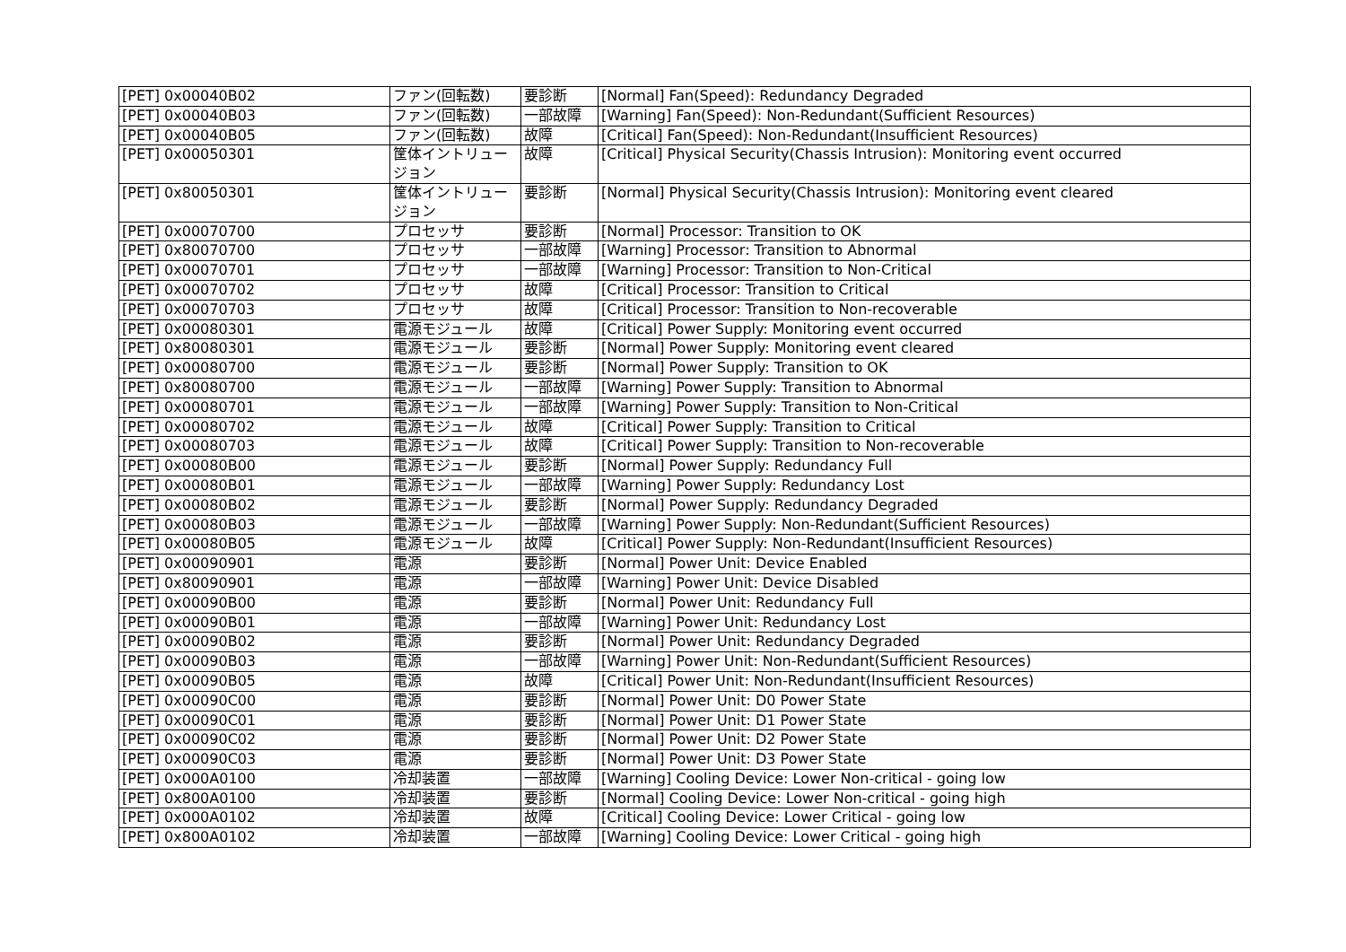| [PET] 0x00040B02 | ファン(回転数) | 要診断 | [Normal] Fan(Speed): Redundancy Degraded |
| [PET] 0x00040B03 | ファン(回転数) | 一部故障 | [Warning] Fan(Speed): Non-Redundant(Sufficient Resources) |
| [PET] 0x00040B05 | ファン(回転数) | 故障 | [Critical] Fan(Speed): Non-Redundant(Insufficient Resources) |
| [PET] 0x00050301 | 筐体イントリュージョン | 故障 | [Critical] Physical Security(Chassis Intrusion): Monitoring event occurred |
| [PET] 0x80050301 | 筐体イントリュージョン | 要診断 | [Normal] Physical Security(Chassis Intrusion): Monitoring event cleared |
| [PET] 0x00070700 | プロセッサ | 要診断 | [Normal] Processor: Transition to OK |
| [PET] 0x80070700 | プロセッサ | 一部故障 | [Warning] Processor: Transition to Abnormal |
| [PET] 0x00070701 | プロセッサ | 一部故障 | [Warning] Processor: Transition to Non-Critical |
| [PET] 0x00070702 | プロセッサ | 故障 | [Critical] Processor: Transition to Critical |
| [PET] 0x00070703 | プロセッサ | 故障 | [Critical] Processor: Transition to Non-recoverable |
| [PET] 0x00080301 | 電源モジュール | 故障 | [Critical] Power Supply: Monitoring event occurred |
| [PET] 0x80080301 | 電源モジュール | 要診断 | [Normal] Power Supply: Monitoring event cleared |
| [PET] 0x00080700 | 電源モジュール | 要診断 | [Normal] Power Supply: Transition to OK |
| [PET] 0x80080700 | 電源モジュール | 一部故障 | [Warning] Power Supply: Transition to Abnormal |
| [PET] 0x00080701 | 電源モジュール | 一部故障 | [Warning] Power Supply: Transition to Non-Critical |
| [PET] 0x00080702 | 電源モジュール | 故障 | [Critical] Power Supply: Transition to Critical |
| [PET] 0x00080703 | 電源モジュール | 故障 | [Critical] Power Supply: Transition to Non-recoverable |
| [PET] 0x00080B00 | 電源モジュール | 要診断 | [Normal] Power Supply: Redundancy Full |
| [PET] 0x00080B01 | 電源モジュール | 一部故障 | [Warning] Power Supply: Redundancy Lost |
| [PET] 0x00080B02 | 電源モジュール | 要診断 | [Normal] Power Supply: Redundancy Degraded |
| [PET] 0x00080B03 | 電源モジュール | 一部故障 | [Warning] Power Supply: Non-Redundant(Sufficient Resources) |
| [PET] 0x00080B05 | 電源モジュール | 故障 | [Critical] Power Supply: Non-Redundant(Insufficient Resources) |
| [PET] 0x00090901 | 電源 | 要診断 | [Normal] Power Unit: Device Enabled |
| [PET] 0x80090901 | 電源 | 一部故障 | [Warning] Power Unit: Device Disabled |
| [PET] 0x00090B00 | 電源 | 要診断 | [Normal] Power Unit: Redundancy Full |
| [PET] 0x00090B01 | 電源 | 一部故障 | [Warning] Power Unit: Redundancy Lost |
| [PET] 0x00090B02 | 電源 | 要診断 | [Normal] Power Unit: Redundancy Degraded |
| [PET] 0x00090B03 | 電源 | 一部故障 | [Warning] Power Unit: Non-Redundant(Sufficient Resources) |
| [PET] 0x00090B05 | 電源 | 故障 | [Critical] Power Unit: Non-Redundant(Insufficient Resources) |
| [PET] 0x00090C00 | 電源 | 要診断 | [Normal] Power Unit: D0 Power State |
| [PET] 0x00090C01 | 電源 | 要診断 | [Normal] Power Unit: D1 Power State |
| [PET] 0x00090C02 | 電源 | 要診断 | [Normal] Power Unit: D2 Power State |
| [PET] 0x00090C03 | 電源 | 要診断 | [Normal] Power Unit: D3 Power State |
| [PET] 0x000A0100 | 冷却装置 | 一部故障 | [Warning] Cooling Device: Lower Non-critical - going low |
| [PET] 0x800A0100 | 冷却装置 | 要診断 | [Normal] Cooling Device: Lower Non-critical - going high |
| [PET] 0x000A0102 | 冷却装置 | 故障 | [Critical] Cooling Device: Lower Critical - going low |
| [PET] 0x800A0102 | 冷却装置 | 一部故障 | [Warning] Cooling Device: Lower Critical - going high |